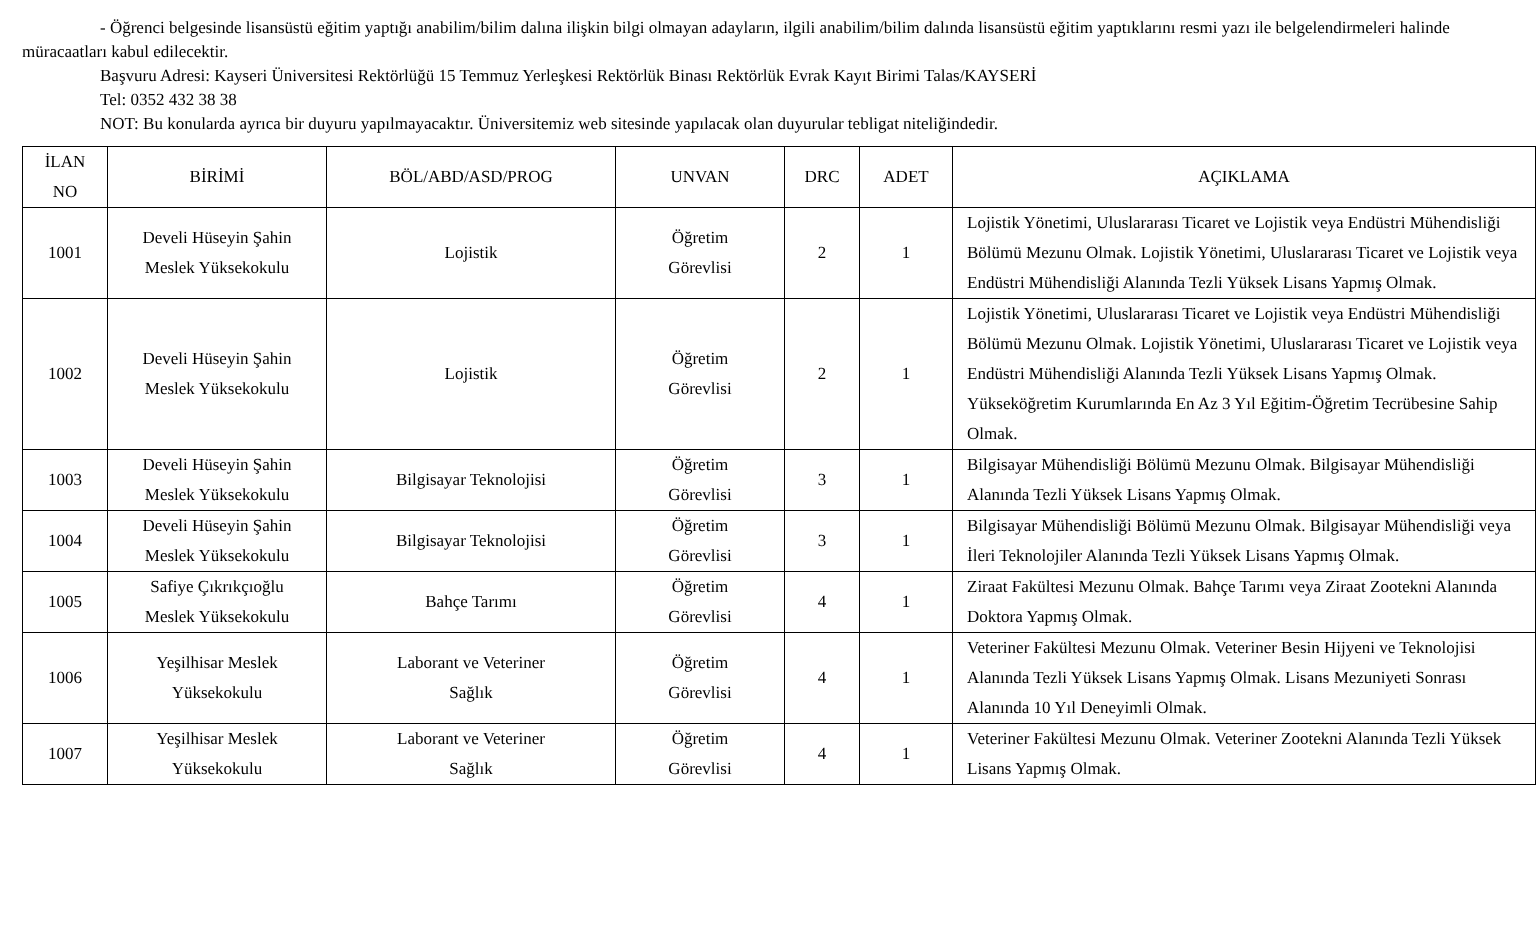- Öğrenci belgesinde lisansüstü eğitim yaptığı anabilim/bilim dalına ilişkin bilgi olmayan adayların, ilgili anabilim/bilim dalında lisansüstü eğitim yaptıklarını resmi yazı ile belgelendirmeleri halinde müracaatları kabul edilecektir.
Başvuru Adresi: Kayseri Üniversitesi Rektörlüğü 15 Temmuz Yerleşkesi Rektörlük Binası Rektörlük Evrak Kayıt Birimi Talas/KAYSERİ
Tel: 0352 432 38 38
NOT: Bu konularda ayrıca bir duyuru yapılmayacaktır. Üniversitemiz web sitesinde yapılacak olan duyurular tebligat niteliğindedir.
| İLAN NO | BİRİMİ | BÖL/ABD/ASD/PROG | UNVAN | DRC | ADET | AÇIKLAMA |
| --- | --- | --- | --- | --- | --- | --- |
| 1001 | Develi Hüseyin Şahin Meslek Yüksekokulu | Lojistik | Öğretim Görevlisi | 2 | 1 | Lojistik Yönetimi, Uluslararası Ticaret ve Lojistik veya Endüstri Mühendisliği Bölümü Mezunu Olmak. Lojistik Yönetimi, Uluslararası Ticaret ve Lojistik veya Endüstri Mühendisliği Alanında Tezli Yüksek Lisans Yapmış Olmak. |
| 1002 | Develi Hüseyin Şahin Meslek Yüksekokulu | Lojistik | Öğretim Görevlisi | 2 | 1 | Lojistik Yönetimi, Uluslararası Ticaret ve Lojistik veya Endüstri Mühendisliği Bölümü Mezunu Olmak. Lojistik Yönetimi, Uluslararası Ticaret ve Lojistik veya Endüstri Mühendisliği Alanında Tezli Yüksek Lisans Yapmış Olmak. Yükseköğretim Kurumlarında En Az 3 Yıl Eğitim-Öğretim Tecrübesine Sahip Olmak. |
| 1003 | Develi Hüseyin Şahin Meslek Yüksekokulu | Bilgisayar Teknolojisi | Öğretim Görevlisi | 3 | 1 | Bilgisayar Mühendisliği Bölümü Mezunu Olmak. Bilgisayar Mühendisliği Alanında Tezli Yüksek Lisans Yapmış Olmak. |
| 1004 | Develi Hüseyin Şahin Meslek Yüksekokulu | Bilgisayar Teknolojisi | Öğretim Görevlisi | 3 | 1 | Bilgisayar Mühendisliği Bölümü Mezunu Olmak. Bilgisayar Mühendisliği veya İleri Teknolojiler Alanında Tezli Yüksek Lisans Yapmış Olmak. |
| 1005 | Safiye Çıkrıkçıoğlu Meslek Yüksekokulu | Bahçe Tarımı | Öğretim Görevlisi | 4 | 1 | Ziraat Fakültesi Mezunu Olmak. Bahçe Tarımı veya Ziraat Zootekni Alanında Doktora Yapmış Olmak. |
| 1006 | Yeşilhisar Meslek Yüksekokulu | Laborant ve Veteriner Sağlık | Öğretim Görevlisi | 4 | 1 | Veteriner Fakültesi Mezunu Olmak. Veteriner Besin Hijyeni ve Teknolojisi Alanında Tezli Yüksek Lisans Yapmış Olmak. Lisans Mezuniyeti Sonrası Alanında 10 Yıl Deneyimli Olmak. |
| 1007 | Yeşilhisar Meslek Yüksekokulu | Laborant ve Veteriner Sağlık | Öğretim Görevlisi | 4 | 1 | Veteriner Fakültesi Mezunu Olmak. Veteriner Zootekni Alanında Tezli Yüksek Lisans Yapmış Olmak. |